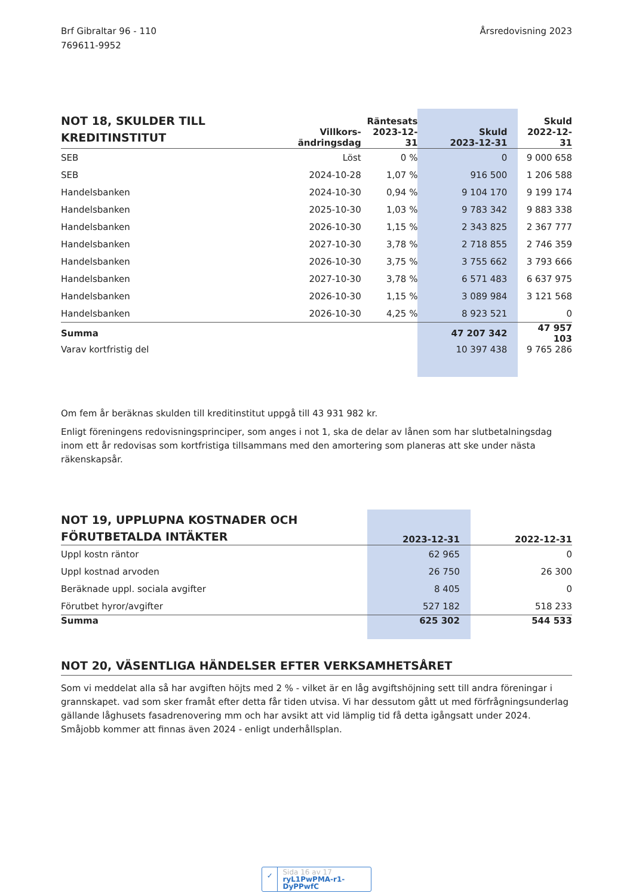Brf Gibraltar 96 - 110
769611-9952
Årsredovisning 2023
| NOT 18, SKULDER TILL KREDITINSTITUT | Villkors- ändringsdag | Räntesats 2023-12-31 | Skuld 2023-12-31 | Skuld 2022-12-31 |
| --- | --- | --- | --- | --- |
| SEB | Löst | 0 % | 0 | 9 000 658 |
| SEB | 2024-10-28 | 1,07 % | 916 500 | 1 206 588 |
| Handelsbanken | 2024-10-30 | 0,94 % | 9 104 170 | 9 199 174 |
| Handelsbanken | 2025-10-30 | 1,03 % | 9 783 342 | 9 883 338 |
| Handelsbanken | 2026-10-30 | 1,15 % | 2 343 825 | 2 367 777 |
| Handelsbanken | 2027-10-30 | 3,78 % | 2 718 855 | 2 746 359 |
| Handelsbanken | 2026-10-30 | 3,75 % | 3 755 662 | 3 793 666 |
| Handelsbanken | 2027-10-30 | 3,78 % | 6 571 483 | 6 637 975 |
| Handelsbanken | 2026-10-30 | 1,15 % | 3 089 984 | 3 121 568 |
| Handelsbanken | 2026-10-30 | 4,25 % | 8 923 521 | 0 |
| Summa | | | 47 207 342 | 47 957 103 |
| Varav kortfristig del | | | 10 397 438 | 9 765 286 |
Om fem år beräknas skulden till kreditinstitut uppgå till 43 931 982 kr.
Enligt föreningens redovisningsprinciper, som anges i not 1, ska de delar av lånen som har slutbetalningsdag inom ett år redovisas som kortfristiga tillsammans med den amortering som planeras att ske under nästa räkenskapsår.
| NOT 19, UPPLUPNA KOSTNADER OCH FÖRUTBETALDA INTÄKTER | 2023-12-31 | 2022-12-31 |
| --- | --- | --- |
| Uppl kostn räntor | 62 965 | 0 |
| Uppl kostnad arvoden | 26 750 | 26 300 |
| Beräknade uppl. sociala avgifter | 8 405 | 0 |
| Förutbet hyror/avgifter | 527 182 | 518 233 |
| Summa | 625 302 | 544 533 |
NOT 20, VÄSENTLIGA HÄNDELSER EFTER VERKSAMHETSÅRET
Som vi meddelat alla så har avgiften höjts med 2 % - vilket är en låg avgiftshöjning sett till andra föreningar i grannskapet. vad som sker framåt efter detta får tiden utvisa. Vi har dessutom gått ut med förfrågningsunderlag gällande låghusets fasadrenovering mm och har avsikt att vid lämplig tid få detta igångsatt under 2024. Småjobb kommer att finnas även 2024 - enligt underhållsplan.
✓
Sida 16 av 17
ryL1PwPMA-r1-DyPPwfC